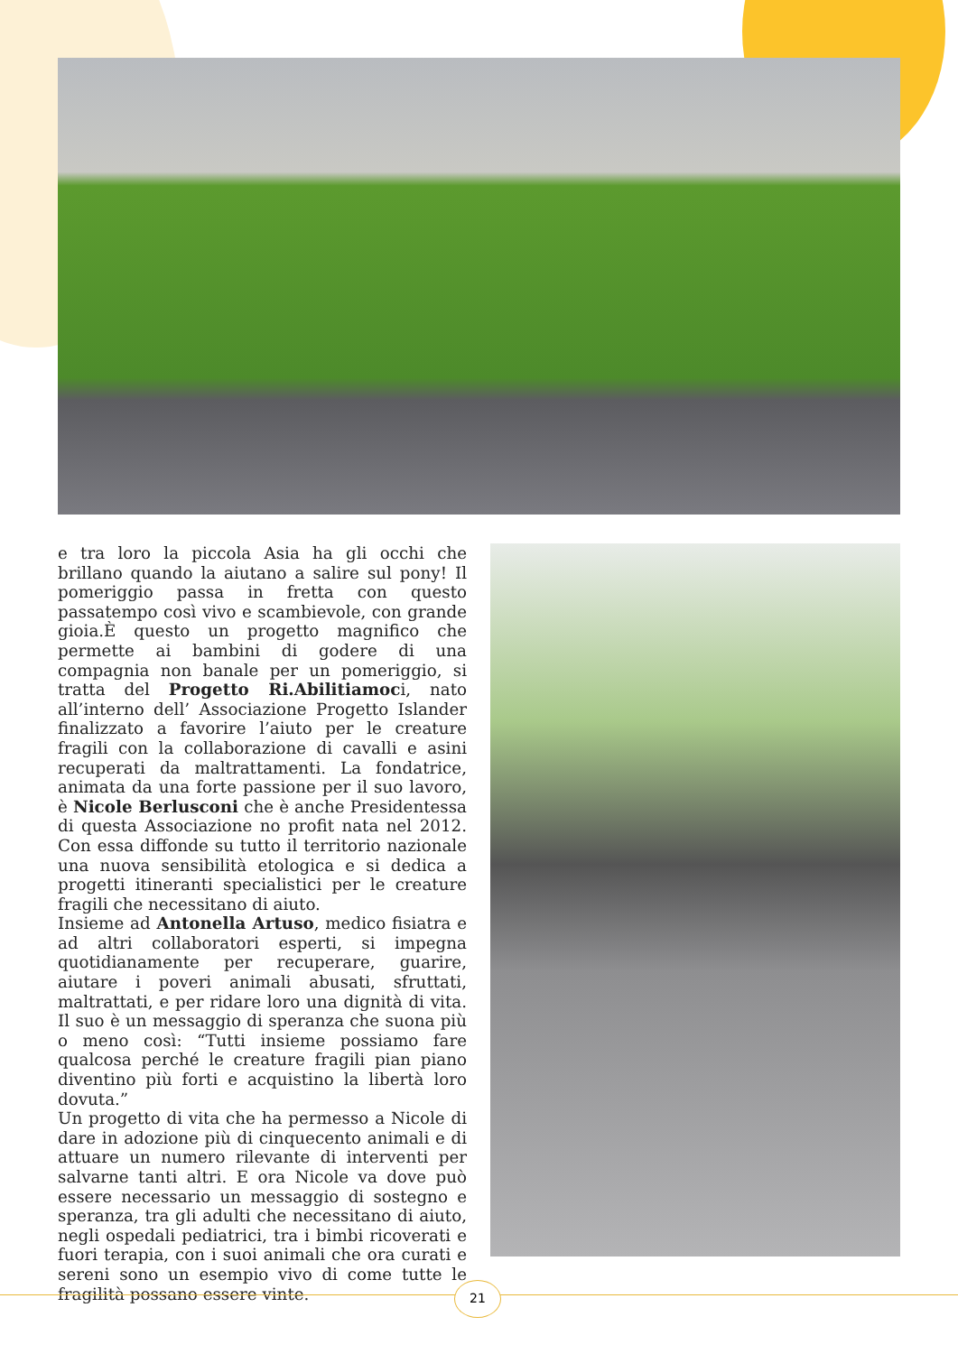e tra loro la piccola Asia ha gli occhi che brillano quando la aiutano a salire sul pony! Il pomeriggio passa in fretta con questo passatempo così vivo e scambievole, con grande gioia.È questo un progetto magnifico che permette ai bambini di godere di una compagnia non banale per un pomeriggio, si tratta del Progetto Ri.Abilitiamoci, nato all’interno dell’ Associazione Progetto Islander finalizzato a favorire l’aiuto per le creature fragili con la collaborazione di cavalli e asini recuperati da maltrattamenti. La fondatrice, animata da una forte passione per il suo lavoro, è Nicole Berlusconi che è anche Presidentessa di questa Associazione no profit nata nel 2012. Con essa diffonde su tutto il territorio nazionale una nuova sensibilità etologica e si dedica a progetti itineranti specialistici per le creature fragili che necessitano di aiuto.
Insieme ad Antonella Artuso, medico fisiatra e ad altri collaboratori esperti, si impegna quotidianamente per recuperare, guarire, aiutare i poveri animali abusati, sfruttati, maltrattati, e per ridare loro una dignità di vita. Il suo è un messaggio di speranza che suona più o meno così: “Tutti insieme possiamo fare qualcosa perché le creature fragili pian piano diventino più forti e acquistino la libertà loro dovuta.”
Un progetto di vita che ha permesso a Nicole di dare in adozione più di cinquecento animali e di attuare un numero rilevante di interventi per salvarne tanti altri. E ora Nicole va dove può essere necessario un messaggio di sostegno e speranza, tra gli adulti che necessitano di aiuto, negli ospedali pediatrici, tra i bimbi ricoverati e fuori terapia, con i suoi animali che ora curati e sereni sono un esempio vivo di come tutte le fragilità possano essere vinte.
21